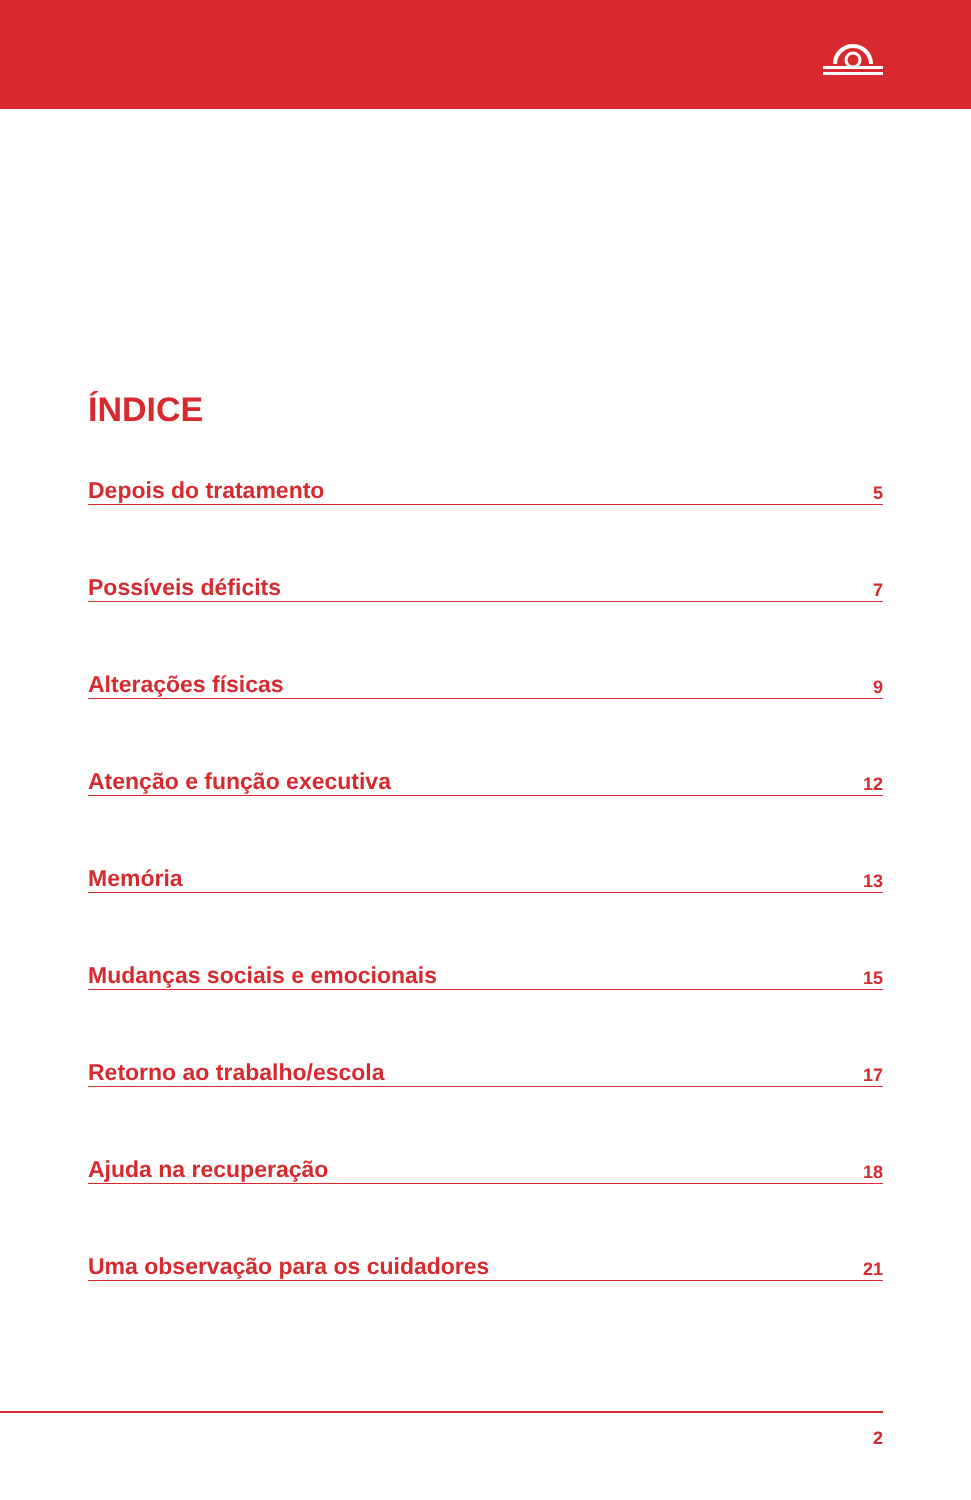ÍNDICE
Depois do tratamento 5
Possíveis déficits 7
Alterações físicas 9
Atenção e função executiva 12
Memória 13
Mudanças sociais e emocionais 15
Retorno ao trabalho/escola 17
Ajuda na recuperação 18
Uma observação para os cuidadores 21
2